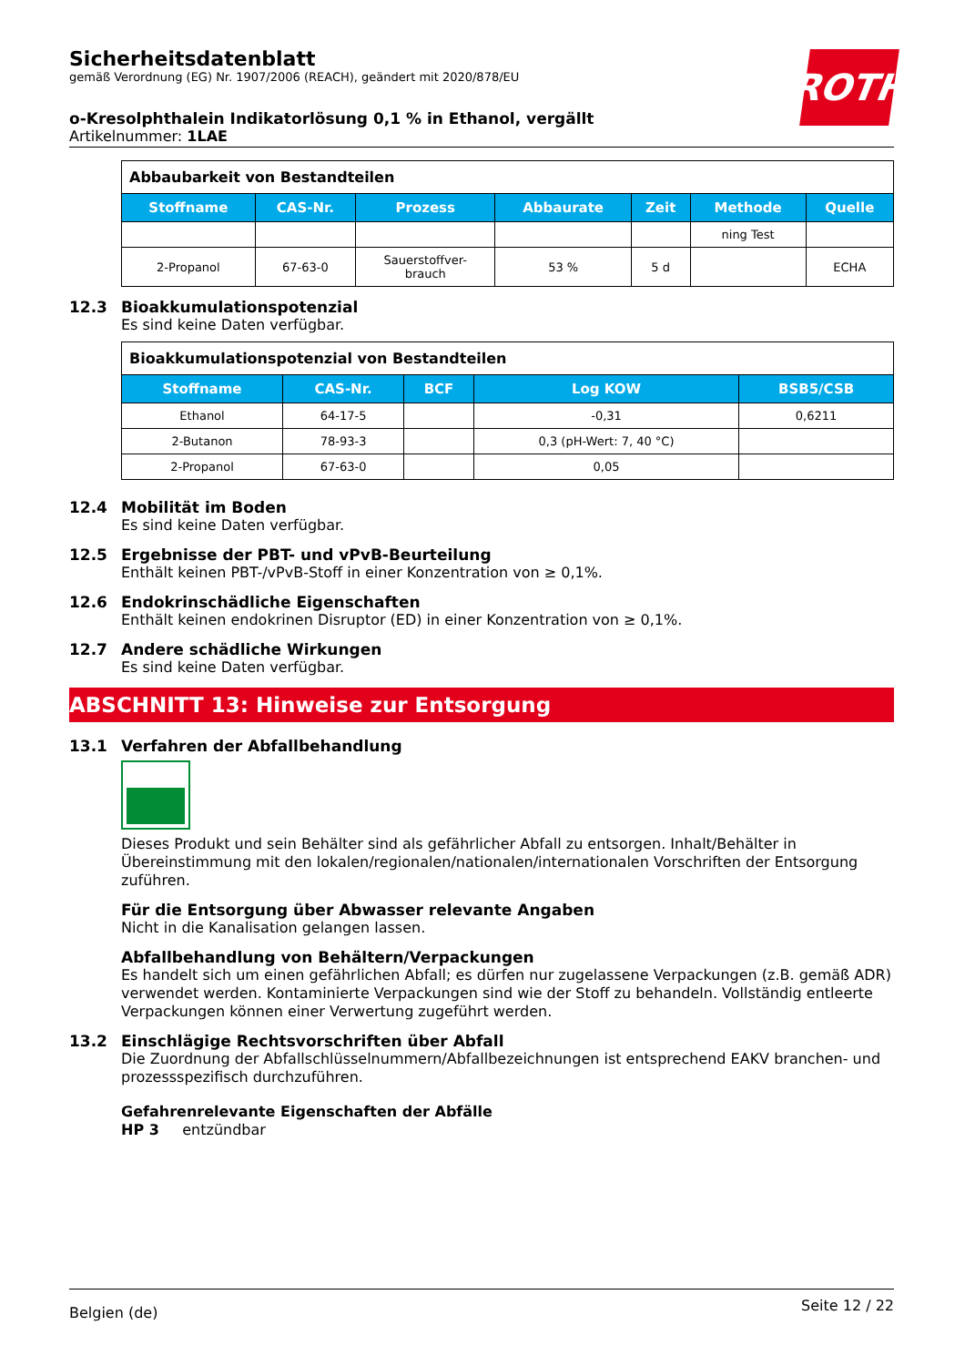ROTH
Sicherheitsdatenblatt
gemäß Verordnung (EG) Nr. 1907/2006 (REACH), geändert mit 2020/878/EU
o-Kresolphthalein Indikatorlösung 0,1 % in Ethanol, vergällt
Artikelnummer: 1LAE
| Abbaubarkeit von Bestandteilen | | | | | | |
| Stoffname | CAS-Nr. | Prozess | Abbaurate | Zeit | Methode | Quelle |
| | | | | | ning Test | |
| 2-Propanol | 67-63-0 | Sauerstoffver- brauch | 53 % | 5 d | | ECHA |
12.3 Bioakkumulationspotenzial
Es sind keine Daten verfügbar.
| Bioakkumulationspotenzial von Bestandteilen | | | | |
| Stoffname | CAS-Nr. | BCF | Log KOW | BSB5/CSB |
| Ethanol | 64-17-5 | | -0,31 | 0,6211 |
| 2-Butanon | 78-93-3 | | 0,3 (pH-Wert: 7, 40 °C) | |
| 2-Propanol | 67-63-0 | | 0,05 | |
12.4 Mobilität im Boden
Es sind keine Daten verfügbar.
12.5 Ergebnisse der PBT- und vPvB-Beurteilung
Enthält keinen PBT-/vPvB-Stoff in einer Konzentration von ≥ 0,1%.
12.6 Endokrinschädliche Eigenschaften
Enthält keinen endokrinen Disruptor (ED) in einer Konzentration von ≥ 0,1%.
12.7 Andere schädliche Wirkungen
Es sind keine Daten verfügbar.
ABSCHNITT 13: Hinweise zur Entsorgung
13.1 Verfahren der Abfallbehandlung
Dieses Produkt und sein Behälter sind als gefährlicher Abfall zu entsorgen. Inhalt/Behälter in Übereinstimmung mit den lokalen/regionalen/nationalen/internationalen Vorschriften der Entsorgung zuführen.
Für die Entsorgung über Abwasser relevante Angaben
Nicht in die Kanalisation gelangen lassen.
Abfallbehandlung von Behältern/Verpackungen
Es handelt sich um einen gefährlichen Abfall; es dürfen nur zugelassene Verpackungen (z.B. gemäß ADR) verwendet werden. Kontaminierte Verpackungen sind wie der Stoff zu behandeln. Vollständig entleerte Verpackungen können einer Verwertung zugeführt werden.
13.2 Einschlägige Rechtsvorschriften über Abfall
Die Zuordnung der Abfallschlüsselnummern/Abfallbezeichnungen ist entsprechend EAKV branchen- und prozessspezifisch durchzuführen.
Gefahrenrelevante Eigenschaften der Abfälle
HP 3 entzündbar
Belgien (de) Seite 12 / 22